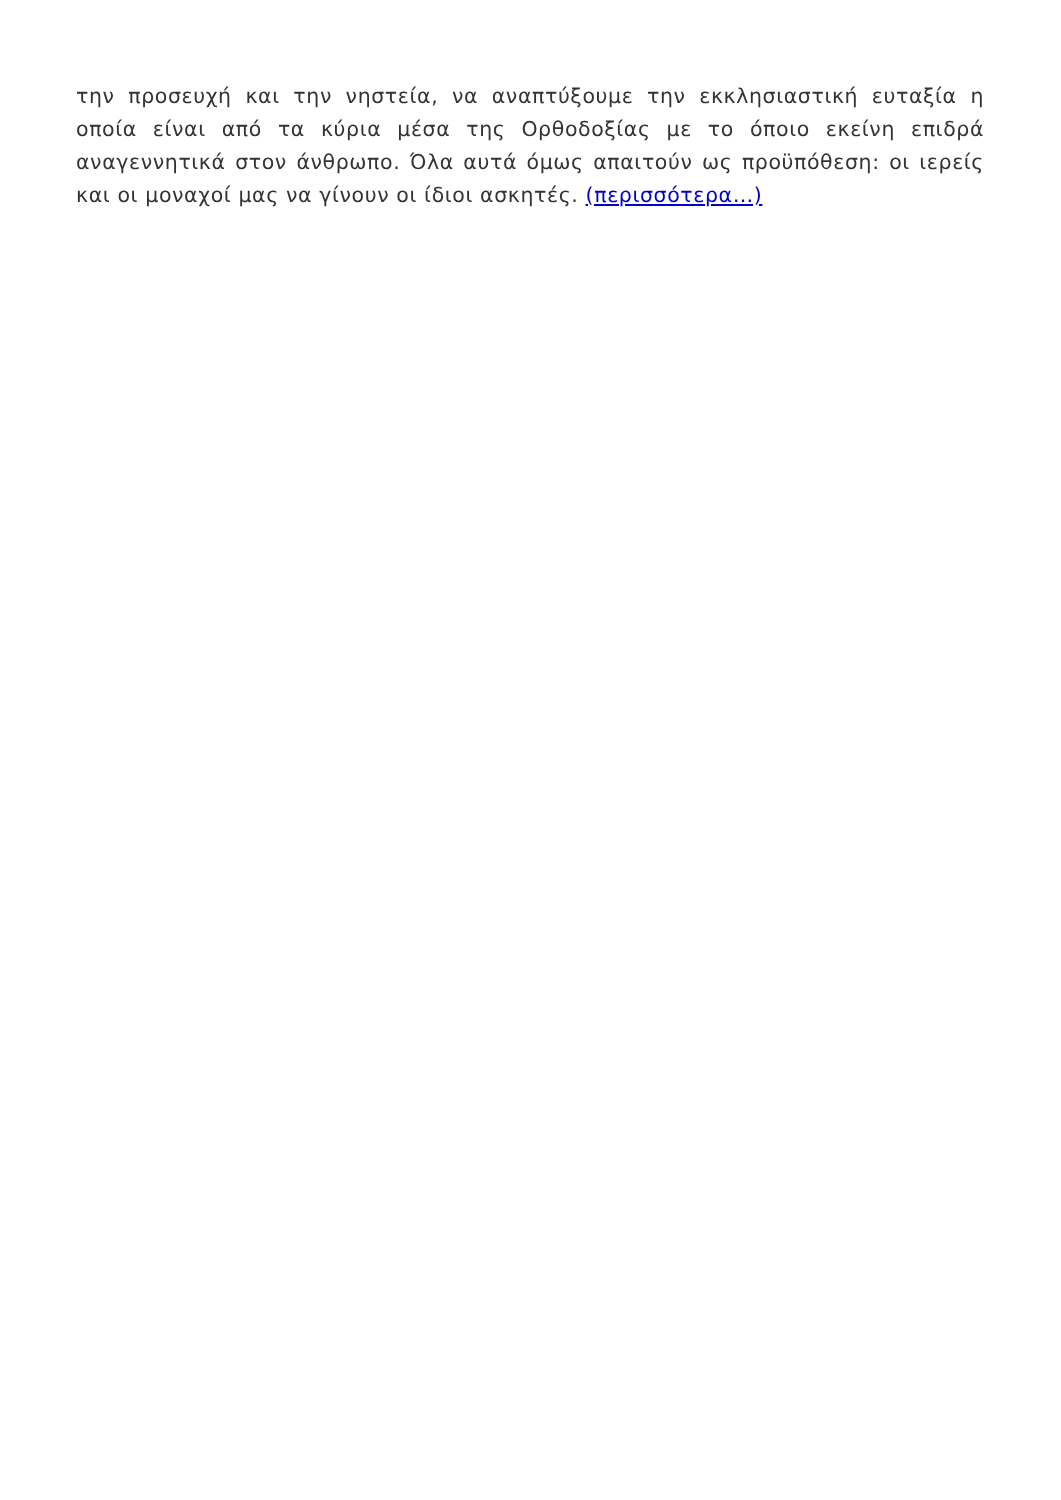την προσευχή και την νηστεία, να αναπτύξουμε την εκκλησιαστική ευταξία η οποία είναι από τα κύρια μέσα της Ορθοδοξίας με το όποιο εκείνη επιδρά αναγεννητικά στον άνθρωπο. Όλα αυτά όμως απαιτούν ως προϋπόθεση: οι ιερείς και οι μοναχοί μας να γίνουν οι ίδιοι ασκητές. (περισσότερα…)